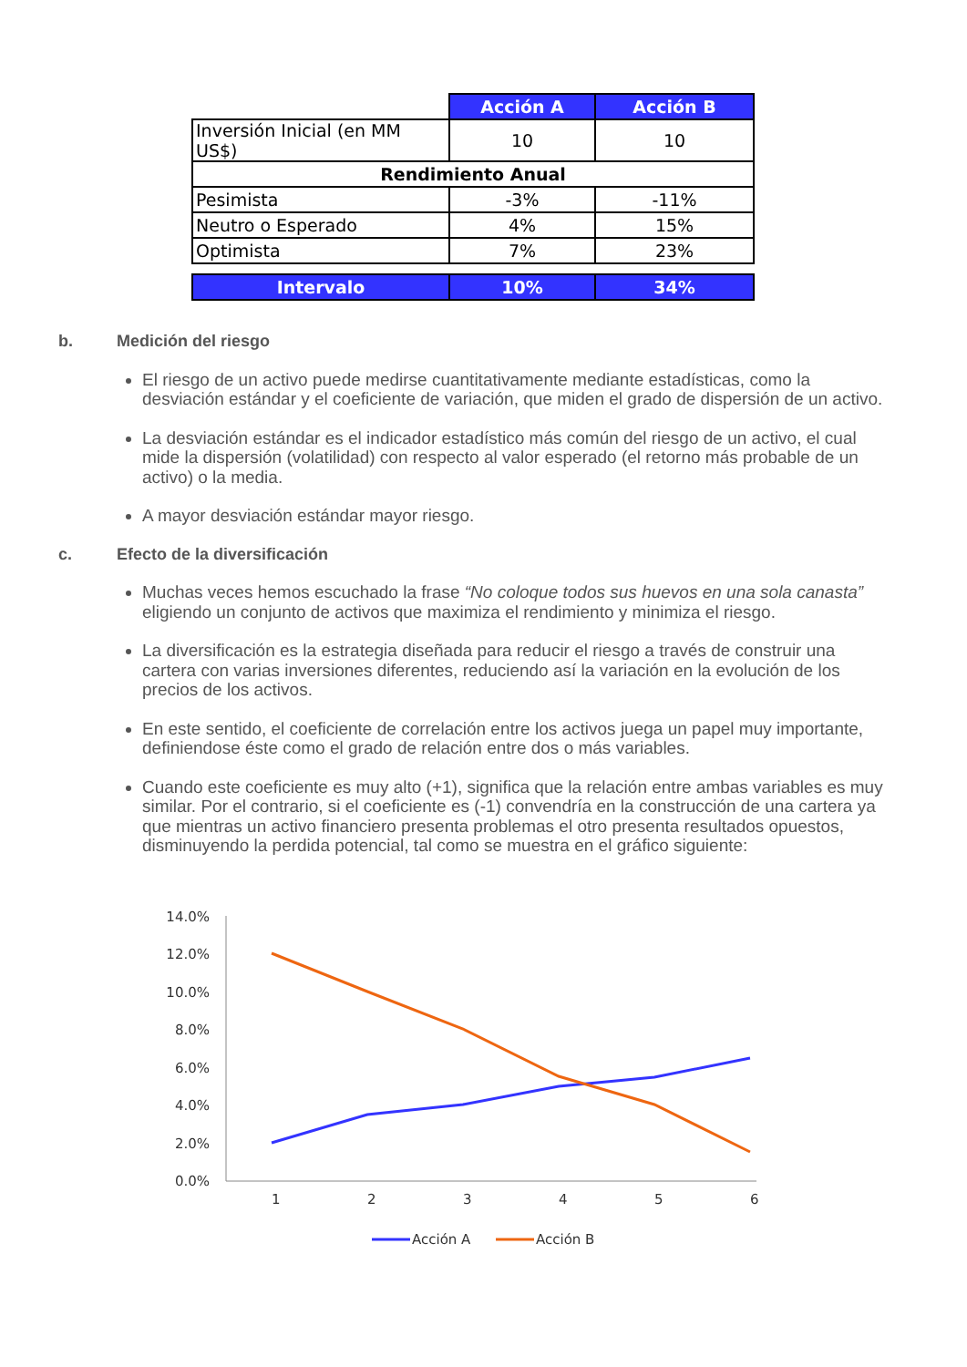| | Acción A | Acción B |
| Inversión Inicial (en MM US$) | 10 | 10 |
| Rendimiento Anual | | |
| Pesimista | -3% | -11% |
| Neutro o Esperado | 4% | 15% |
| Optimista | 7% | 23% |
| Intervalo | 10% | 34% |
b. Medición del riesgo
El riesgo de un activo puede medirse cuantitativamente mediante estadísticas, como la desviación estándar y el coeficiente de variación, que miden el grado de dispersión de un activo.
La desviación estándar es el indicador estadístico más común del riesgo de un activo, el cual mide la dispersión (volatilidad) con respecto al valor esperado (el retorno más probable de un activo) o la media.
A mayor desviación estándar mayor riesgo.
c. Efecto de la diversificación
Muchas veces hemos escuchado la frase “No coloque todos sus huevos en una sola canasta” eligiendo un conjunto de activos que maximiza el rendimiento y minimiza el riesgo.
La diversificación es la estrategia diseñada para reducir el riesgo a través de construir una cartera con varias inversiones diferentes, reduciendo así la variación en la evolución de los precios de los activos.
En este sentido, el coeficiente de correlación entre los activos juega un papel muy importante, definiendose éste como el grado de relación entre dos o más variables.
Cuando este coeficiente es muy alto (+1), significa que la relación entre ambas variables es muy similar. Por el contrario, si el coeficiente es (-1) convendría en la construcción de una cartera ya que mientras un activo financiero presenta problemas el otro presenta resultados opuestos, disminuyendo la perdida potencial, tal como se muestra en el gráfico siguiente:
14.0%
12.0%
10.0%
8.0%
6.0%
4.0%
2.0%
0.0%
1
2
3
4
5
6
Acción A
Acción B